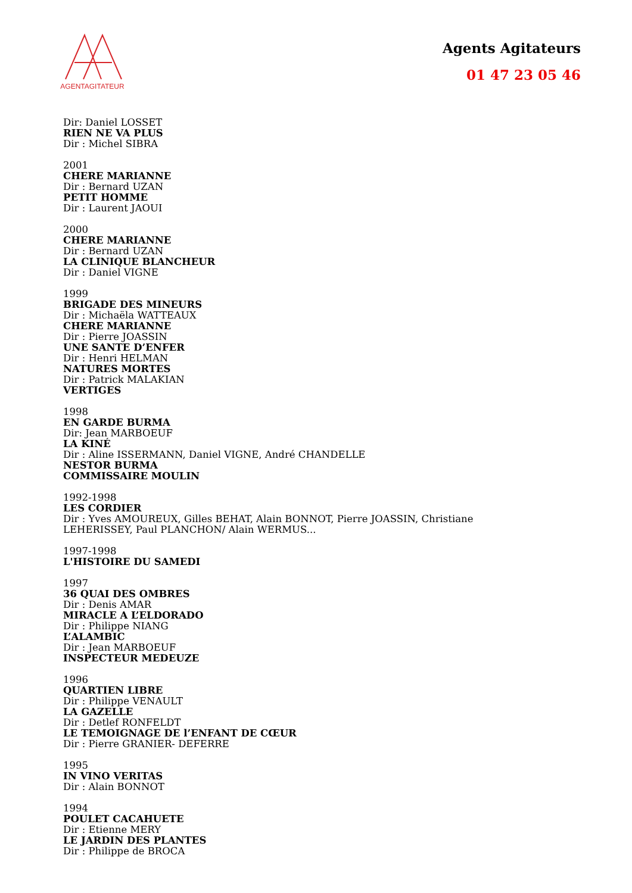AGENTAGITATEUR
Agents Agitateurs
01 47 23 05 46
Dir: Daniel LOSSET
RIEN NE VA PLUS
Dir : Michel SIBRA
2001
CHERE MARIANNE
Dir : Bernard UZAN
PETIT HOMME
Dir : Laurent JAOUI
2000
CHERE MARIANNE
Dir : Bernard UZAN
LA CLINIQUE BLANCHEUR
Dir : Daniel VIGNE
1999
BRIGADE DES MINEURS
Dir : Michaëla WATTEAUX
CHERE MARIANNE
Dir : Pierre JOASSIN
UNE SANTE D’ENFER
Dir : Henri HELMAN
NATURES MORTES
Dir : Patrick MALAKIAN
VERTIGES
1998
EN GARDE BURMA
Dir: Jean MARBOEUF
LA KINÉ
Dir : Aline ISSERMANN, Daniel VIGNE, André CHANDELLE
NESTOR BURMA
COMMISSAIRE MOULIN
1992-1998
LES CORDIER
Dir : Yves AMOUREUX, Gilles BEHAT, Alain BONNOT, Pierre JOASSIN, Christiane
LEHERISSEY, Paul PLANCHON/ Alain WERMUS...
1997-1998
L'HISTOIRE DU SAMEDI
1997
36 QUAI DES OMBRES
Dir : Denis AMAR
MIRACLE A L’ELDORADO
Dir : Philippe NIANG
L’ALAMBIC
Dir : Jean MARBOEUF
INSPECTEUR MEDEUZE
1996
QUARTIEN LIBRE
Dir : Philippe VENAULT
LA GAZELLE
Dir : Detlef RONFELDT
LE TEMOIGNAGE DE l’ENFANT DE CŒUR
Dir : Pierre GRANIER- DEFERRE
1995
IN VINO VERITAS
Dir : Alain BONNOT
1994
POULET CACAHUETE
Dir : Etienne MERY
LE JARDIN DES PLANTES
Dir : Philippe de BROCA